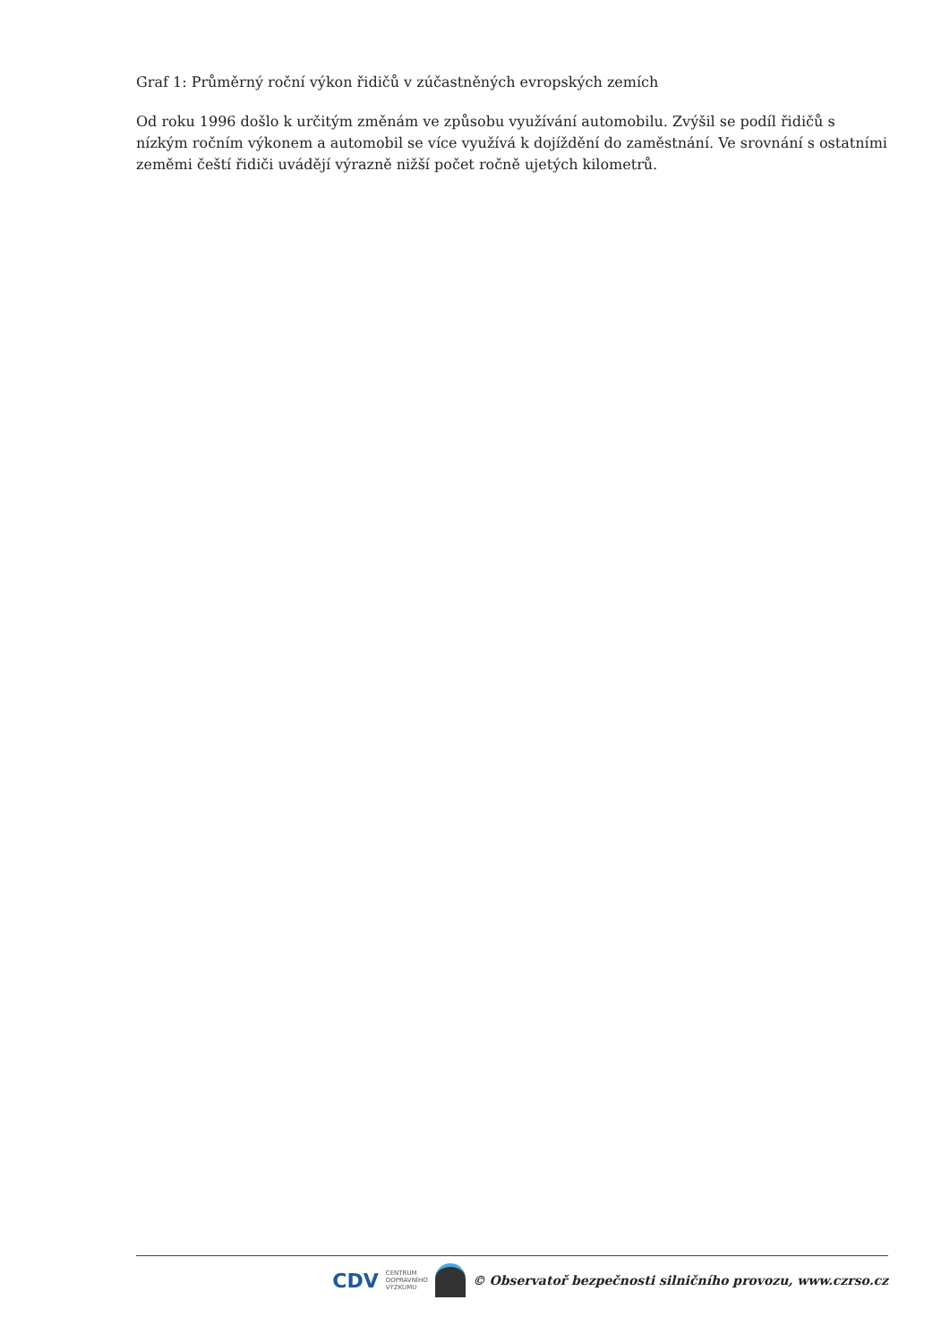Graf 1: Průměrný roční výkon řidičů v zúčastněných evropských zemích
Od roku 1996 došlo k určitým změnám ve způsobu využívání automobilu. Zvýšil se podíl řidičů s nízkým ročním výkonem a automobil se více využívá k dojíždění do zaměstnání. Ve srovnání s ostatními zeměmi čeští řidiči uvádějí výrazně nižší počet ročně ujetých kilometrů.
CDV CENTRUM
DOPRAVNÍHO
VÝZKUMU
© Observatoř bezpečnosti silničního provozu, www.czrso.cz